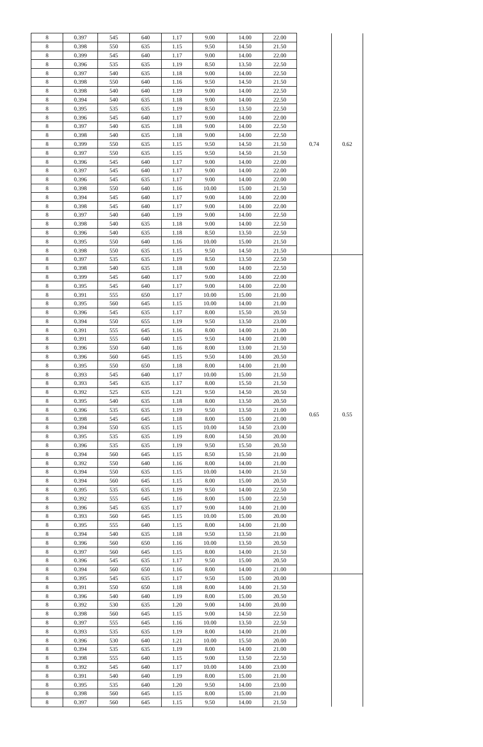| 8 | 0.397 | 545 | 640 | 1.17 | 9.00 | 14.00 | 22.00 | 0.74 | 0.62 |
| 8 | 0.398 | 550 | 635 | 1.15 | 9.50 | 14.50 | 21.50 | | |
| 8 | 0.399 | 545 | 640 | 1.17 | 9.00 | 14.00 | 22.00 | | |
| 8 | 0.396 | 535 | 635 | 1.19 | 8.50 | 13.50 | 22.50 | | |
| 8 | 0.397 | 540 | 635 | 1.18 | 9.00 | 14.00 | 22.50 | | |
| 8 | 0.398 | 550 | 640 | 1.16 | 9.50 | 14.50 | 21.50 | | |
| 8 | 0.398 | 540 | 640 | 1.19 | 9.00 | 14.00 | 22.50 | | |
| 8 | 0.394 | 540 | 635 | 1.18 | 9.00 | 14.00 | 22.50 | | |
| 8 | 0.395 | 535 | 635 | 1.19 | 8.50 | 13.50 | 22.50 | | |
| 8 | 0.396 | 545 | 640 | 1.17 | 9.00 | 14.00 | 22.00 | | |
| 8 | 0.397 | 540 | 635 | 1.18 | 9.00 | 14.00 | 22.50 | | |
| 8 | 0.398 | 540 | 635 | 1.18 | 9.00 | 14.00 | 22.50 | | |
| 8 | 0.399 | 550 | 635 | 1.15 | 9.50 | 14.50 | 21.50 | | |
| 8 | 0.397 | 550 | 635 | 1.15 | 9.50 | 14.50 | 21.50 | | |
| 8 | 0.396 | 545 | 640 | 1.17 | 9.00 | 14.00 | 22.00 | | |
| 8 | 0.397 | 545 | 640 | 1.17 | 9.00 | 14.00 | 22.00 | | |
| 8 | 0.396 | 545 | 635 | 1.17 | 9.00 | 14.00 | 22.00 | | |
| 8 | 0.398 | 550 | 640 | 1.16 | 10.00 | 15.00 | 21.50 | | |
| 8 | 0.394 | 545 | 640 | 1.17 | 9.00 | 14.00 | 22.00 | | |
| 8 | 0.398 | 545 | 640 | 1.17 | 9.00 | 14.00 | 22.00 | | |
| 8 | 0.397 | 540 | 640 | 1.19 | 9.00 | 14.00 | 22.50 | | |
| 8 | 0.398 | 540 | 635 | 1.18 | 9.00 | 14.00 | 22.50 | | |
| 8 | 0.396 | 540 | 635 | 1.18 | 8.50 | 13.50 | 22.50 | | |
| 8 | 0.395 | 550 | 640 | 1.16 | 10.00 | 15.00 | 21.50 | | |
| 8 | 0.398 | 550 | 635 | 1.15 | 9.50 | 14.50 | 21.50 | | |
| 8 | 0.397 | 535 | 635 | 1.19 | 8.50 | 13.50 | 22.50 | 0.65 | 0.55 |
| 8 | 0.398 | 540 | 635 | 1.18 | 9.00 | 14.00 | 22.50 | | |
| 8 | 0.399 | 545 | 640 | 1.17 | 9.00 | 14.00 | 22.00 | | |
| 8 | 0.395 | 545 | 640 | 1.17 | 9.00 | 14.00 | 22.00 | | |
| 8 | 0.391 | 555 | 650 | 1.17 | 10.00 | 15.00 | 21.00 | | |
| 8 | 0.395 | 560 | 645 | 1.15 | 10.00 | 14.00 | 21.00 | | |
| 8 | 0.396 | 545 | 635 | 1.17 | 8.00 | 15.50 | 20.50 | | |
| 8 | 0.394 | 550 | 655 | 1.19 | 9.50 | 13.50 | 23.00 | | |
| 8 | 0.391 | 555 | 645 | 1.16 | 8.00 | 14.00 | 21.00 | | |
| 8 | 0.391 | 555 | 640 | 1.15 | 9.50 | 14.00 | 21.00 | | |
| 8 | 0.396 | 550 | 640 | 1.16 | 8.00 | 13.00 | 21.50 | | |
| 8 | 0.396 | 560 | 645 | 1.15 | 9.50 | 14.00 | 20.50 | | |
| 8 | 0.395 | 550 | 650 | 1.18 | 8.00 | 14.00 | 21.00 | | |
| 8 | 0.393 | 545 | 640 | 1.17 | 10.00 | 15.00 | 21.50 | | |
| 8 | 0.393 | 545 | 635 | 1.17 | 8.00 | 15.50 | 21.50 | | |
| 8 | 0.392 | 525 | 635 | 1.21 | 9.50 | 14.50 | 20.50 | | |
| 8 | 0.395 | 540 | 635 | 1.18 | 8.00 | 13.50 | 20.50 | | |
| 8 | 0.396 | 535 | 635 | 1.19 | 9.50 | 13.50 | 21.00 | | |
| 8 | 0.398 | 545 | 645 | 1.18 | 8.00 | 15.00 | 21.00 | | |
| 8 | 0.394 | 550 | 635 | 1.15 | 10.00 | 14.50 | 23.00 | | |
| 8 | 0.395 | 535 | 635 | 1.19 | 8.00 | 14.50 | 20.00 | | |
| 8 | 0.396 | 535 | 635 | 1.19 | 9.50 | 15.50 | 20.50 | | |
| 8 | 0.394 | 560 | 645 | 1.15 | 8.50 | 15.50 | 21.00 | | |
| 8 | 0.392 | 550 | 640 | 1.16 | 8.00 | 14.00 | 21.00 | | |
| 8 | 0.394 | 550 | 635 | 1.15 | 10.00 | 14.00 | 21.50 | | |
| 8 | 0.394 | 560 | 645 | 1.15 | 8.00 | 15.00 | 20.50 | | |
| 8 | 0.395 | 535 | 635 | 1.19 | 9.50 | 14.00 | 22.50 | | |
| 8 | 0.392 | 555 | 645 | 1.16 | 8.00 | 15.00 | 22.50 | | |
| 8 | 0.396 | 545 | 635 | 1.17 | 9.00 | 14.00 | 21.00 | | |
| 8 | 0.393 | 560 | 645 | 1.15 | 10.00 | 15.00 | 20.00 | | |
| 8 | 0.395 | 555 | 640 | 1.15 | 8.00 | 14.00 | 21.00 | | |
| 8 | 0.394 | 540 | 635 | 1.18 | 9.50 | 13.50 | 21.00 | | |
| 8 | 0.396 | 560 | 650 | 1.16 | 10.00 | 13.50 | 20.50 | | |
| 8 | 0.397 | 560 | 645 | 1.15 | 8.00 | 14.00 | 21.50 | | |
| 8 | 0.396 | 545 | 635 | 1.17 | 9.50 | 15.00 | 20.50 | | |
| 8 | 0.394 | 560 | 650 | 1.16 | 8.00 | 14.00 | 21.00 | | |
| 8 | 0.395 | 545 | 635 | 1.17 | 9.50 | 15.00 | 20.00 | | |
| 8 | 0.391 | 550 | 650 | 1.18 | 8.00 | 14.00 | 21.50 | | |
| 8 | 0.396 | 540 | 640 | 1.19 | 8.00 | 15.00 | 20.50 | | |
| 8 | 0.392 | 530 | 635 | 1.20 | 9.00 | 14.00 | 20.00 | | |
| 8 | 0.398 | 560 | 645 | 1.15 | 9.00 | 14.50 | 22.50 | | |
| 8 | 0.397 | 555 | 645 | 1.16 | 10.00 | 13.50 | 22.50 | | |
| 8 | 0.393 | 535 | 635 | 1.19 | 8.00 | 14.00 | 21.00 | | |
| 8 | 0.396 | 530 | 640 | 1.21 | 10.00 | 15.50 | 20.00 | | |
| 8 | 0.394 | 535 | 635 | 1.19 | 8.00 | 14.00 | 21.00 | | |
| 8 | 0.398 | 555 | 640 | 1.15 | 9.00 | 13.50 | 22.50 | | |
| 8 | 0.392 | 545 | 640 | 1.17 | 10.00 | 14.00 | 23.00 | | |
| 8 | 0.391 | 540 | 640 | 1.19 | 8.00 | 15.00 | 21.00 | | |
| 8 | 0.395 | 535 | 640 | 1.20 | 9.50 | 14.00 | 23.00 | | |
| 8 | 0.398 | 560 | 645 | 1.15 | 8.00 | 15.00 | 21.00 | | |
| 8 | 0.397 | 560 | 645 | 1.15 | 9.50 | 14.00 | 21.50 | | |